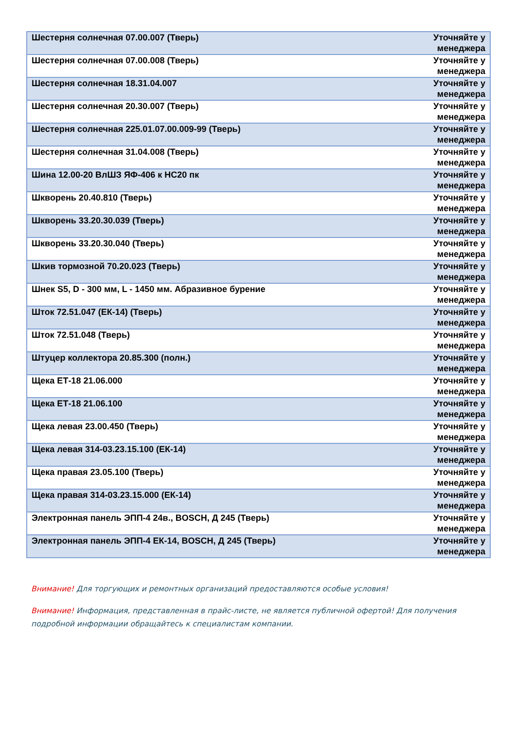| Шестерня солнечная 07.00.007 (Тверь) | Уточняйте у менеджера |
| Шестерня солнечная 07.00.008 (Тверь) | Уточняйте у менеджера |
| Шестерня солнечная 18.31.04.007 | Уточняйте у менеджера |
| Шестерня солнечная 20.30.007 (Тверь) | Уточняйте у менеджера |
| Шестерня солнечная 225.01.07.00.009-99 (Тверь) | Уточняйте у менеджера |
| Шестерня солнечная 31.04.008 (Тверь) | Уточняйте у менеджера |
| Шина 12.00-20 ВлШЗ ЯФ-406 к НС20 пк | Уточняйте у менеджера |
| Шкворень 20.40.810 (Тверь) | Уточняйте у менеджера |
| Шкворень 33.20.30.039 (Тверь) | Уточняйте у менеджера |
| Шкворень 33.20.30.040 (Тверь) | Уточняйте у менеджера |
| Шкив тормозной 70.20.023 (Тверь) | Уточняйте у менеджера |
| Шнек S5, D - 300 мм, L - 1450 мм. Абразивное бурение | Уточняйте у менеджера |
| Шток 72.51.047 (ЕК-14) (Тверь) | Уточняйте у менеджера |
| Шток 72.51.048 (Тверь) | Уточняйте у менеджера |
| Штуцер коллектора 20.85.300 (полн.) | Уточняйте у менеджера |
| Щека ЕТ-18 21.06.000 | Уточняйте у менеджера |
| Щека ЕТ-18 21.06.100 | Уточняйте у менеджера |
| Щека левая 23.00.450 (Тверь) | Уточняйте у менеджера |
| Щека левая 314-03.23.15.100 (ЕК-14) | Уточняйте у менеджера |
| Щека правая 23.05.100 (Тверь) | Уточняйте у менеджера |
| Щека правая 314-03.23.15.000 (ЕК-14) | Уточняйте у менеджера |
| Электронная панель ЭПП-4 24в., BOSCH, Д 245 (Тверь) | Уточняйте у менеджера |
| Электронная панель ЭПП-4 ЕК-14, BOSCH, Д 245 (Тверь) | Уточняйте у менеджера |
Внимание! Для торгующих и ремонтных организаций предоставляются особые условия!
Внимание! Информация, представленная в прайс-листе, не является публичной офертой! Для получения подробной информации обращайтесь к специалистам компании.